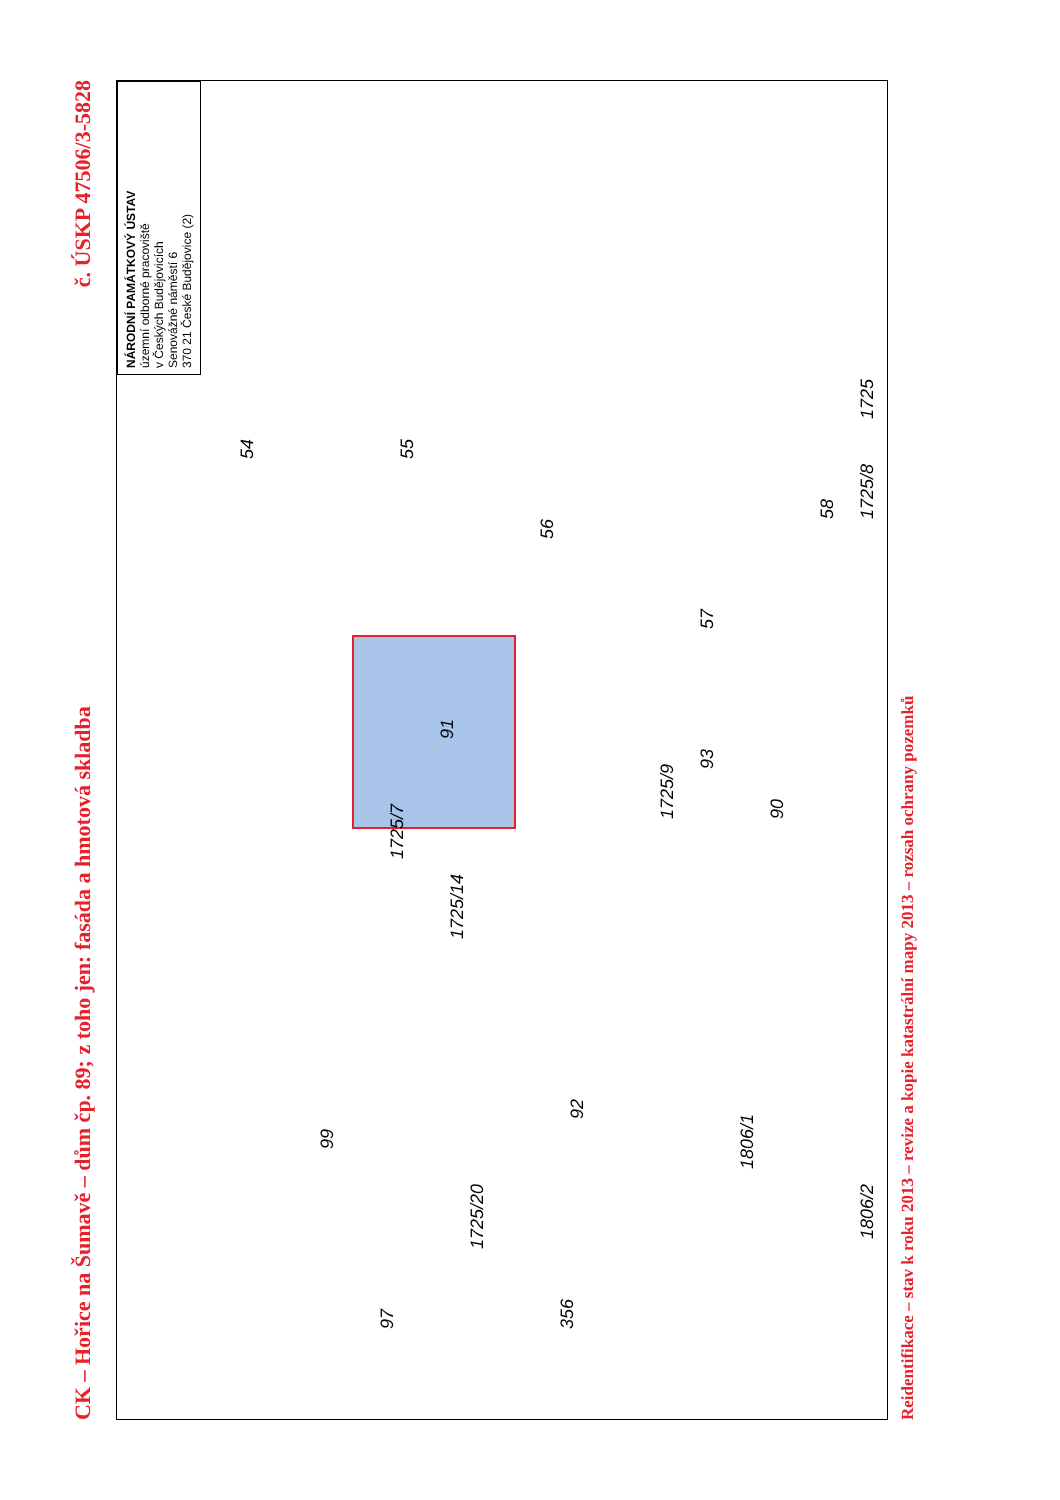CK – Hořice na Šumavě – dům čp. 89; z toho jen: fasáda a hmotová skladba č. ÚSKP 47506/3-5828
NÁRODNÍ PAMÁTKOVÝ ÚSTAV
územní odborné pracoviště
v Českých Budějovicích
Senovážné náměstí 6
370 21 České Budějovice (2)
54
55
56
57
58
90
91
92
93
1806/1
1806/2
97
99
356
1725/7
1725/14
1725/9
1725/8 1725
1725/20
Reidentifikace – stav k roku 2013 – revize a kopie katastrální mapy 2013 – rozsah ochrany pozemků